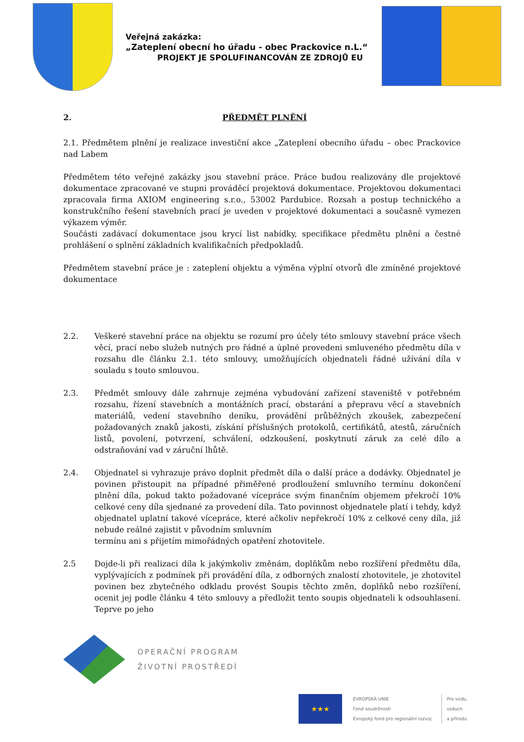Veřejná zakázka:
„Zateplení obecní ho úřadu - obec Prackovice n.L.“
PROJEKT JE SPOLUFINANCOVÁN ZE ZDROJŮ EU
2. PŘEDMĚT PLNĚNÍ
2.1. Předmětem plnění je realizace investiční akce „Zateplení obecního úřadu – obec Prackovice nad Labem
Předmětem této veřejné zakázky jsou stavební práce. Práce budou realizovány dle projektové dokumentace zpracované ve stupni prováděcí projektová dokumentace. Projektovou dokumentaci zpracovala firma AXIOM engineering s.r.o., 53002 Pardubice. Rozsah a postup technického a konstrukčního řešení stavebních prací je uveden v projektové dokumentaci a současně vymezen výkazem výměr.
Součásti zadávací dokumentace jsou krycí list nabídky, specifikace předmětu plnění a čestné prohlášení o splnění základních kvalifikačních předpokladů.
Předmětem stavební práce je : zateplení objektu a výměna výplní otvorů dle zmíněné projektové dokumentace
2.2. Veškeré stavební práce na objektu se rozumí pro účely této smlouvy stavební práce všech věcí, prací nebo služeb nutných pro řádné a úplné provedeni smluveného předmětu díla v rozsahu dle článku 2.1. této smlouvy, umožňujících objednateli řádné užívání díla v souladu s touto smlouvou.
2.3. Předmět smlouvy dále zahrnuje zejména vybudování zařízení staveniště v potřebném rozsahu, řízení stavebních a montážních prací, obstarání a přepravu věcí a stavebních materiálů, vedení stavebního deníku, provádění průběžných zkoušek, zabezpečení požadovaných znaků jakosti, získání příslušných protokolů, certifikátů, atestů, záručních listů, povolení, potvrzení, schválení, odzkoušení, poskytnutí záruk za celé dílo a odstraňování vad v záruční lhůtě.
2.4. Objednatel si vyhrazuje právo doplnit předmět díla o další práce a dodávky. Objednatel je povinen přistoupit na případné přiměřené prodloužení smluvního termínu dokončení plnění díla, pokud takto požadované vícepráce svým finančním objemem překročí 10% celkové ceny díla sjednané za provedení díla. Tato povinnost objednatele platí i tehdy, když objednatel uplatní takové vícepráce, které ačkoliv nepřekročí 10% z celkové ceny díla, již nebude reálné zajistit v původním smluvním
termínu ani s přijetím mimořádných opatření zhotovitele.
2.5 Dojde-li při realizaci díla k jakýmkoliv změnám, doplňkům nebo rozšíření předmětu díla, vyplývajících z podmínek při provádění díla, z odborných znalostí zhotovitele, je zhotovitel povinen bez zbytečného odkladu provést Soupis těchto změn, doplňků nebo rozšíření, ocenit jej podle článku 4 této smlouvy a předložit tento soupis objednateli k odsouhlasení. Teprve po jeho
OPERAČNÍ PROGRAM
ŽIVOTNÍ PROSTŘEDÍ
★★★
EVROPSKÁ UNIE
Fond soudržnosti
Evropský fond pro regionální rozvoj
Pro vodu,
vzduch
a přírodu